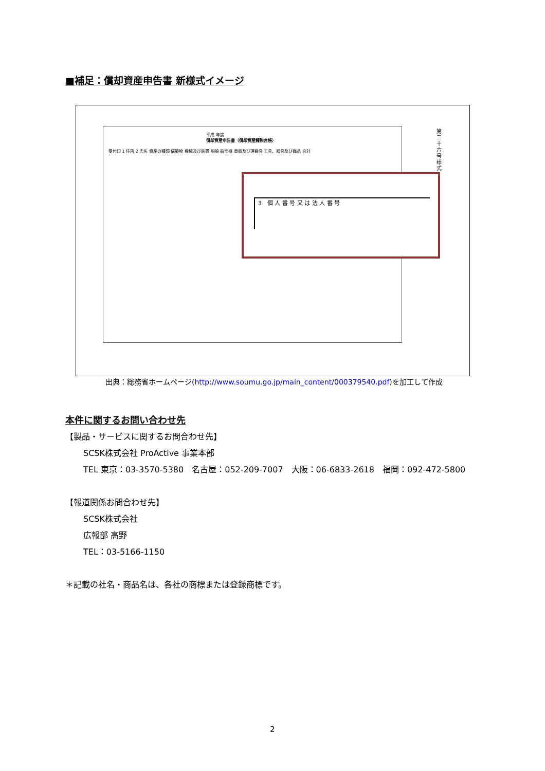■補足：償却資産申告書 新様式イメージ
平成 年度
償却資産申告書（償却資産課税台帳）
受付印 1 住所 2 氏名 資産の種類 構築物 機械及び装置 船舶 航空機 車両及び運搬具 工具、器具及び備品 合計
第二十六号様式
3　個 人 番 号 又 は 法 人 番 号
出典：総務省ホームページ(http://www.soumu.go.jp/main_content/000379540.pdf)を加工して作成
本件に関するお問い合わせ先
【製品・サービスに関するお問合わせ先】
SCSK株式会社 ProActive 事業本部
TEL 東京：03-3570-5380　名古屋：052-209-7007　大阪：06-6833-2618　福岡：092-472-5800
【報道関係お問合わせ先】
SCSK株式会社
広報部 高野
TEL：03-5166-1150
＊記載の社名・商品名は、各社の商標または登録商標です。
2